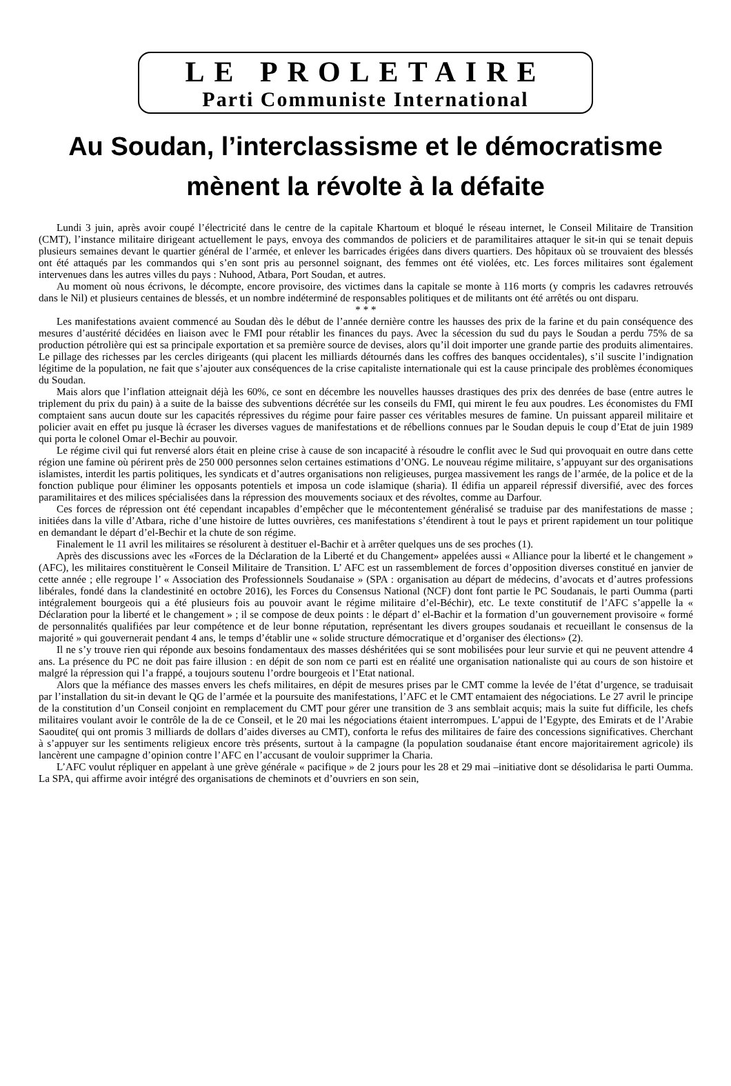LE PROLETAIRE
Parti Communiste International
Au Soudan, l’interclassisme et le démocratisme mènent la révolte à la défaite
Lundi 3 juin, après avoir coupé l’électricité dans le centre de la capitale Khartoum et bloqué le réseau internet, le Conseil Militaire de Transition (CMT), l’instance militaire dirigeant actuellement le pays, envoya des commandos de policiers et de paramilitaires attaquer le sit-in qui se tenait depuis plusieurs semaines devant le quartier général de l’armée, et enlever les barricades érigées dans divers quartiers. Des hôpitaux où se trouvaient des blessés ont été attaqués par les commandos qui s’en sont pris au personnel soignant, des femmes ont été violées, etc. Les forces militaires sont également intervenues dans les autres villes du pays : Nuhood, Atbara, Port Soudan, et autres.
Au moment où nous écrivons, le décompte, encore provisoire, des victimes dans la capitale se monte à 116 morts (y compris les cadavres retrouvés dans le Nil) et plusieurs centaines de blessés, et un nombre indéterminé de responsables politiques et de militants ont été arrêtés ou ont disparu.
* * *
Les manifestations avaient commencé au Soudan dès le début de l’année dernière contre les hausses des prix de la farine et du pain conséquence des mesures d’austérité décidées en liaison avec le FMI pour rétablir les finances du pays. Avec la sécession du sud du pays le Soudan a perdu 75% de sa production pétrolière qui est sa principale exportation et sa première source de devises, alors qu’il doit importer une grande partie des produits alimentaires. Le pillage des richesses par les cercles dirigeants (qui placent les milliards détournés dans les coffres des banques occidentales), s’il suscite l’indignation légitime de la population, ne fait que s’ajouter aux conséquences de la crise capitaliste internationale qui est la cause principale des problèmes économiques du Soudan.
Mais alors que l’inflation atteignait déjà les 60%, ce sont en décembre les nouvelles hausses drastiques des prix des denrées de base (entre autres le triplement du prix du pain) à a suite de la baisse des subventions décrétée sur les conseils du FMI, qui mirent le feu aux poudres. Les économistes du FMI comptaient sans aucun doute sur les capacités répressives du régime pour faire passer ces véritables mesures de famine. Un puissant appareil militaire et policier avait en effet pu jusque là écraser les diverses vagues de manifestations et de rébellions connues par le Soudan depuis le coup d’Etat de juin 1989 qui porta le colonel Omar el-Bechir au pouvoir.
Le régime civil qui fut renversé alors était en pleine crise à cause de son incapacité à résoudre le conflit avec le Sud qui provoquait en outre dans cette région une famine où périrent près de 250 000 personnes selon certaines estimations d’ONG. Le nouveau régime militaire, s’appuyant sur des organisations islamistes, interdit les partis politiques, les syndicats et d’autres organisations non religieuses, purgea massivement les rangs de l’armée, de la police et de la fonction publique pour éliminer les opposants potentiels et imposa un code islamique (sharia). Il édifia un appareil répressif diversifié, avec des forces paramilitaires et des milices spécialisées dans la répression des mouvements sociaux et des révoltes, comme au Darfour.
Ces forces de répression ont été cependant incapables d’empêcher que le mécontentement généralisé se traduise par des manifestations de masse ; initiées dans la ville d’Atbara, riche d’une histoire de luttes ouvrières, ces manifestations s’étendirent à tout le pays et prirent rapidement un tour politique en demandant le départ d’el-Bechir et la chute de son régime.
Finalement le 11 avril les militaires se résolurent à destituer el-Bachir et à arrêter quelques uns de ses proches (1).
Après des discussions avec les «Forces de la Déclaration de la Liberté et du Changement» appelées aussi « Alliance pour la liberté et le changement » (AFC), les militaires constituèrent le Conseil Militaire de Transition. L’ AFC est un rassemblement de forces d’opposition diverses constitué en janvier de cette année ; elle regroupe l’ « Association des Professionnels Soudanaise » (SPA : organisation au départ de médecins, d’avocats et d’autres professions libérales, fondé dans la clandestinité en octobre 2016), les Forces du Consensus National (NCF) dont font partie le PC Soudanais, le parti Oumma (parti intégralement bourgeois qui a été plusieurs fois au pouvoir avant le régime militaire d’el-Béchir), etc. Le texte constitutif de l’AFC s’appelle la « Déclaration pour la liberté et le changement » ; il se compose de deux points : le départ d’ el-Bachir et la formation d’un gouvernement provisoire « formé de personnalités qualifiées par leur compétence et de leur bonne réputation, représentant les divers groupes soudanais et recueillant le consensus de la majorité » qui gouvernerait pendant 4 ans, le temps d’établir une « solide structure démocratique et d’organiser des élections» (2).
Il ne s’y trouve rien qui réponde aux besoins fondamentaux des masses déshéritées qui se sont mobilisées pour leur survie et qui ne peuvent attendre 4 ans. La présence du PC ne doit pas faire illusion : en dépit de son nom ce parti est en réalité une organisation nationaliste qui au cours de son histoire et malgré la répression qui l’a frappé, a toujours soutenu l’ordre bourgeois et l’Etat national.
Alors que la méfiance des masses envers les chefs militaires, en dépit de mesures prises par le CMT comme la levée de l’état d’urgence, se traduisait par l’installation du sit-in devant le QG de l’armée et la poursuite des manifestations, l’AFC et le CMT entamaient des négociations. Le 27 avril le principe de la constitution d’un Conseil conjoint en remplacement du CMT pour gérer une transition de 3 ans semblait acquis; mais la suite fut difficile, les chefs militaires voulant avoir le contrôle de la de ce Conseil, et le 20 mai les négociations étaient interrompues. L’appui de l’Egypte, des Emirats et de l’Arabie Saoudite( qui ont promis 3 milliards de dollars d’aides diverses au CMT), conforta le refus des militaires de faire des concessions significatives. Cherchant à s’appuyer sur les sentiments religieux encore très présents, surtout à la campagne (la population soudanaise étant encore majoritairement agricole) ils lancèrent une campagne d’opinion contre l’AFC en l’accusant de vouloir supprimer la Charia.
L’AFC voulut répliquer en appelant à une grève générale « pacifique » de 2 jours pour les 28 et 29 mai –initiative dont se désolidarisa le parti Oumma. La SPA, qui affirme avoir intégré des organisations de cheminots et d’ouvriers en son sein,